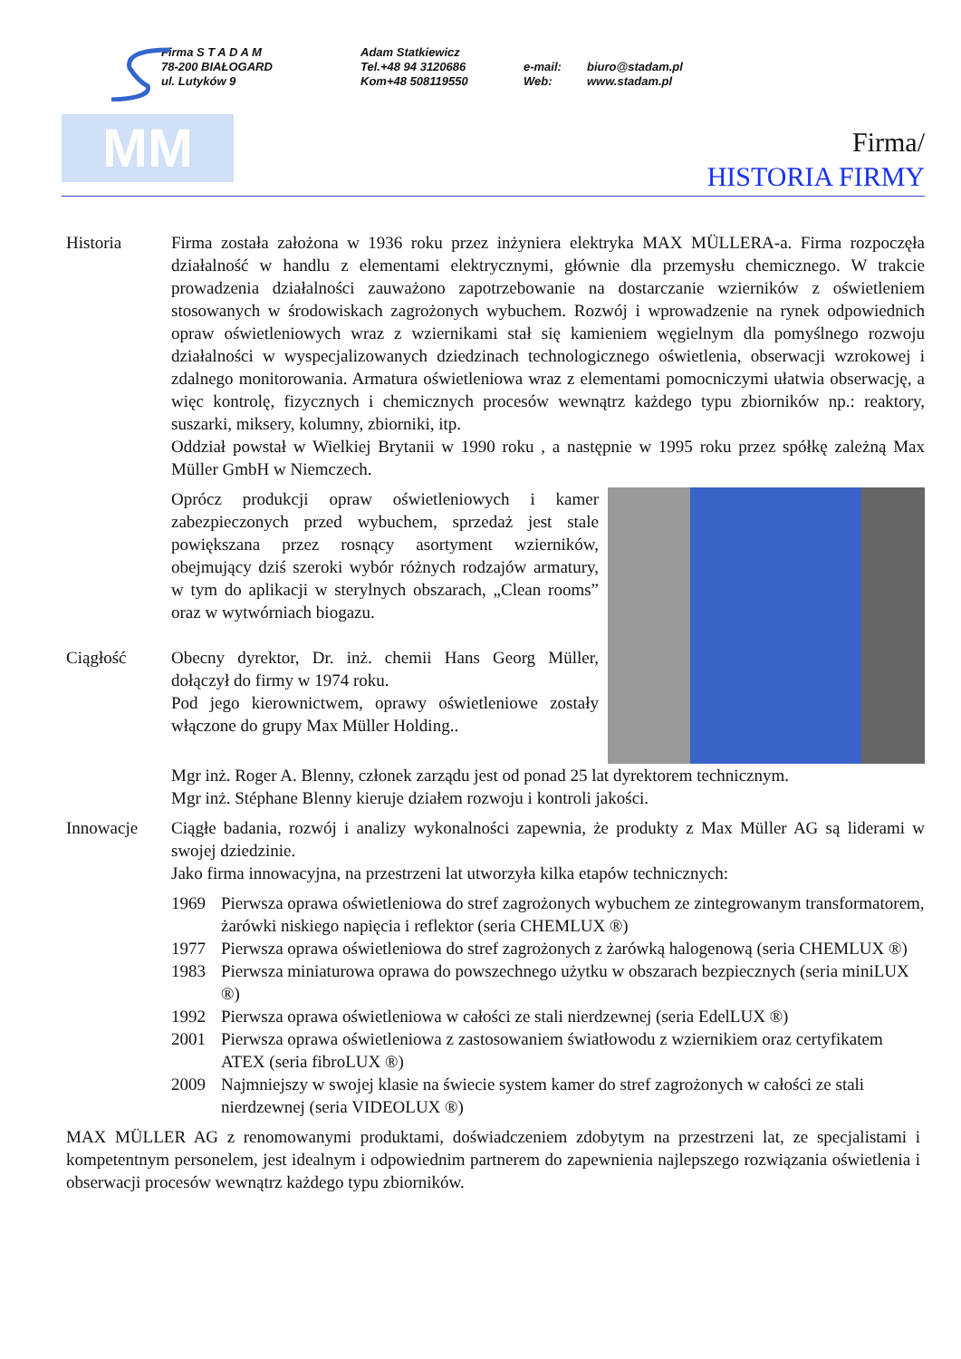Firma S T A D A M
78-200 BIAŁOGARD
ul. Lutyków 9
Adam Statkiewicz
Tel.+48 94 3120686
Kom+48 508119550
e-mail:
Web:
biuro@stadam.pl
www.stadam.pl
MM
Firma/
HISTORIA FIRMY
Historia Firma została założona w 1936 roku przez inżyniera elektryka MAX MÜLLERA-a. Firma rozpoczęła działalność w handlu z elementami elektrycznymi, głównie dla przemysłu chemicznego. W trakcie prowadzenia działalności zauważono zapotrzebowanie na dostarczanie wzierników z oświetleniem stosowanych w środowiskach zagrożonych wybuchem. Rozwój i wprowadzenie na rynek odpowiednich opraw oświetleniowych wraz z wziernikami stał się kamieniem węgielnym dla pomyślnego rozwoju działalności w wyspecjalizowanych dziedzinach technologicznego oświetlenia, obserwacji wzrokowej i zdalnego monitorowania. Armatura oświetleniowa wraz z elementami pomocniczymi ułatwia obserwację, a więc kontrolę, fizycznych i chemicznych procesów wewnątrz każdego typu zbiorników np.: reaktory, suszarki, miksery, kolumny, zbiorniki, itp.
Oddział powstał w Wielkiej Brytanii w 1990 roku , a następnie w 1995 roku przez spółkę zależną Max Müller GmbH w Niemczech.
Oprócz produkcji opraw oświetleniowych i kamer zabezpieczonych przed wybuchem, sprzedaż jest stale powiększana przez rosnący asortyment wzierników, obejmujący dziś szeroki wybór różnych rodzajów armatury, w tym do aplikacji w sterylnych obszarach, „Clean rooms” oraz w wytwórniach biogazu.
Ciągłość Obecny dyrektor, Dr. inż. chemii Hans Georg Müller, dołączył do firmy w 1974 roku.
Pod jego kierownictwem, oprawy oświetleniowe zostały włączone do grupy Max Müller Holding..
Mgr inż. Roger A. Blenny, członek zarządu jest od ponad 25 lat dyrektorem technicznym.
Mgr inż. Stéphane Blenny kieruje działem rozwoju i kontroli jakości.
Innowacje Ciągłe badania, rozwój i analizy wykonalności zapewnia, że produkty z Max Müller AG są liderami w swojej dziedzinie.
Jako firma innowacyjna, na przestrzeni lat utworzyła kilka etapów technicznych:
1969 Pierwsza oprawa oświetleniowa do stref zagrożonych wybuchem ze zintegrowanym transformatorem, żarówki niskiego napięcia i reflektor (seria CHEMLUX ®)
1977 Pierwsza oprawa oświetleniowa do stref zagrożonych z żarówką halogenową (seria CHEMLUX ®)
1983 Pierwsza miniaturowa oprawa do powszechnego użytku w obszarach bezpiecznych (seria miniLUX ®)
1992 Pierwsza oprawa oświetleniowa w całości ze stali nierdzewnej (seria EdelLUX ®)
2001 Pierwsza oprawa oświetleniowa z zastosowaniem światłowodu z wziernikiem oraz certyfikatem ATEX (seria fibroLUX ®)
2009 Najmniejszy w swojej klasie na świecie system kamer do stref zagrożonych w całości ze stali nierdzewnej (seria VIDEOLUX ®)
MAX MÜLLER AG z renomowanymi produktami, doświadczeniem zdobytym na przestrzeni lat, ze specjalistami i kompetentnym personelem, jest idealnym i odpowiednim partnerem do zapewnienia najlepszego rozwiązania oświetlenia i obserwacji procesów wewnątrz każdego typu zbiorników.